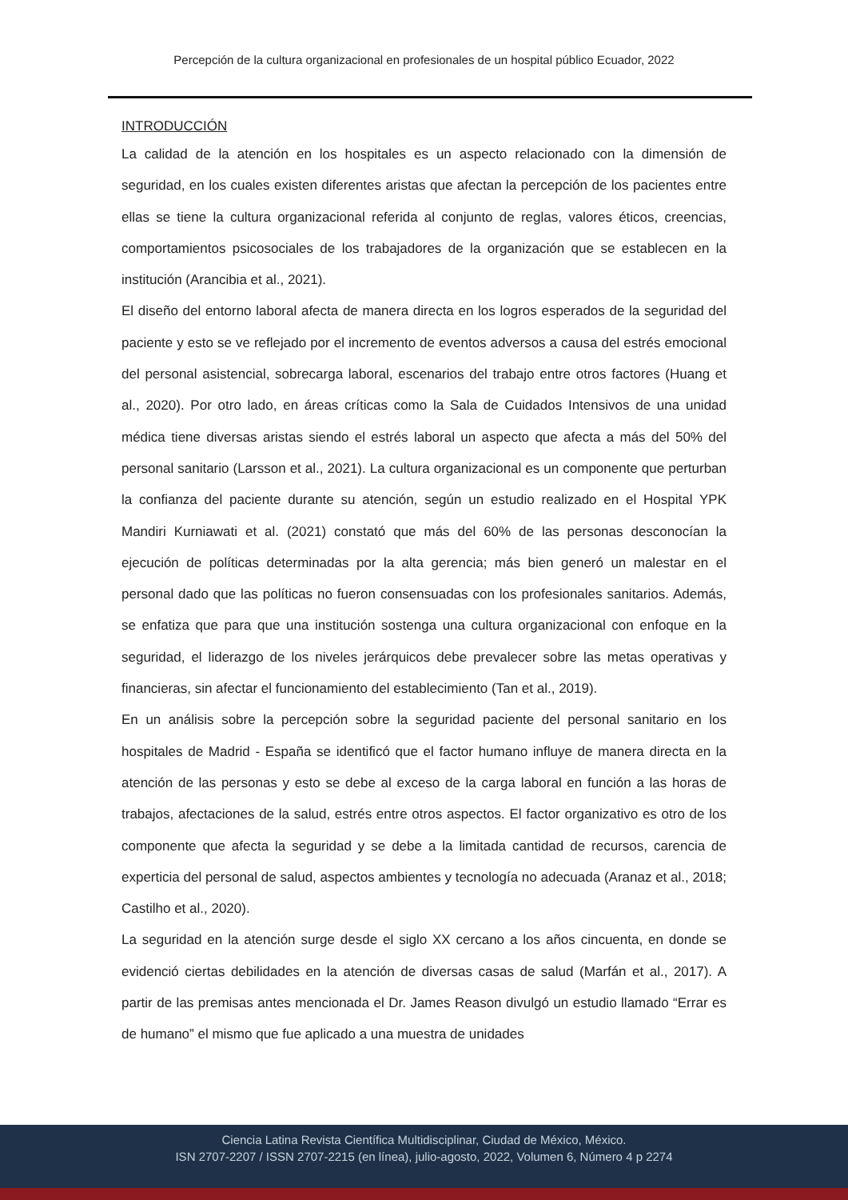Percepción de la cultura organizacional en profesionales de un hospital público Ecuador, 2022
INTRODUCCIÓN
La calidad de la atención en los hospitales es un aspecto relacionado con la dimensión de seguridad, en los cuales existen diferentes aristas que afectan la percepción de los pacientes entre ellas se tiene la cultura organizacional referida al conjunto de reglas, valores éticos, creencias, comportamientos psicosociales de los trabajadores de la organización que se establecen en la institución (Arancibia et al., 2021).
El diseño del entorno laboral afecta de manera directa en los logros esperados de la seguridad del paciente y esto se ve reflejado por el incremento de eventos adversos a causa del estrés emocional del personal asistencial, sobrecarga laboral, escenarios del trabajo entre otros factores (Huang et al., 2020). Por otro lado, en áreas críticas como la Sala de Cuidados Intensivos de una unidad médica tiene diversas aristas siendo el estrés laboral un aspecto que afecta a más del 50% del personal sanitario (Larsson et al., 2021). La cultura organizacional es un componente que perturban la confianza del paciente durante su atención, según un estudio realizado en el Hospital YPK Mandiri Kurniawati et al. (2021) constató que más del 60% de las personas desconocían la ejecución de políticas determinadas por la alta gerencia; más bien generó un malestar en el personal dado que las políticas no fueron consensuadas con los profesionales sanitarios. Además, se enfatiza que para que una institución sostenga una cultura organizacional con enfoque en la seguridad, el liderazgo de los niveles jerárquicos debe prevalecer sobre las metas operativas y financieras, sin afectar el funcionamiento del establecimiento (Tan et al., 2019).
En un análisis sobre la percepción sobre la seguridad paciente del personal sanitario en los hospitales de Madrid - España se identificó que el factor humano influye de manera directa en la atención de las personas y esto se debe al exceso de la carga laboral en función a las horas de trabajos, afectaciones de la salud, estrés entre otros aspectos. El factor organizativo es otro de los componente que afecta la seguridad y se debe a la limitada cantidad de recursos, carencia de experticia del personal de salud, aspectos ambientes y tecnología no adecuada (Aranaz et al., 2018; Castilho et al., 2020).
La seguridad en la atención surge desde el siglo XX cercano a los años cincuenta, en donde se evidenció ciertas debilidades en la atención de diversas casas de salud (Marfán et al., 2017). A partir de las premisas antes mencionada el Dr. James Reason divulgó un estudio llamado “Errar es de humano” el mismo que fue aplicado a una muestra de unidades
Ciencia Latina Revista Científica Multidisciplinar, Ciudad de México, México.
ISN 2707-2207 / ISSN 2707-2215 (en línea), julio-agosto, 2022, Volumen 6, Número 4 p 2274